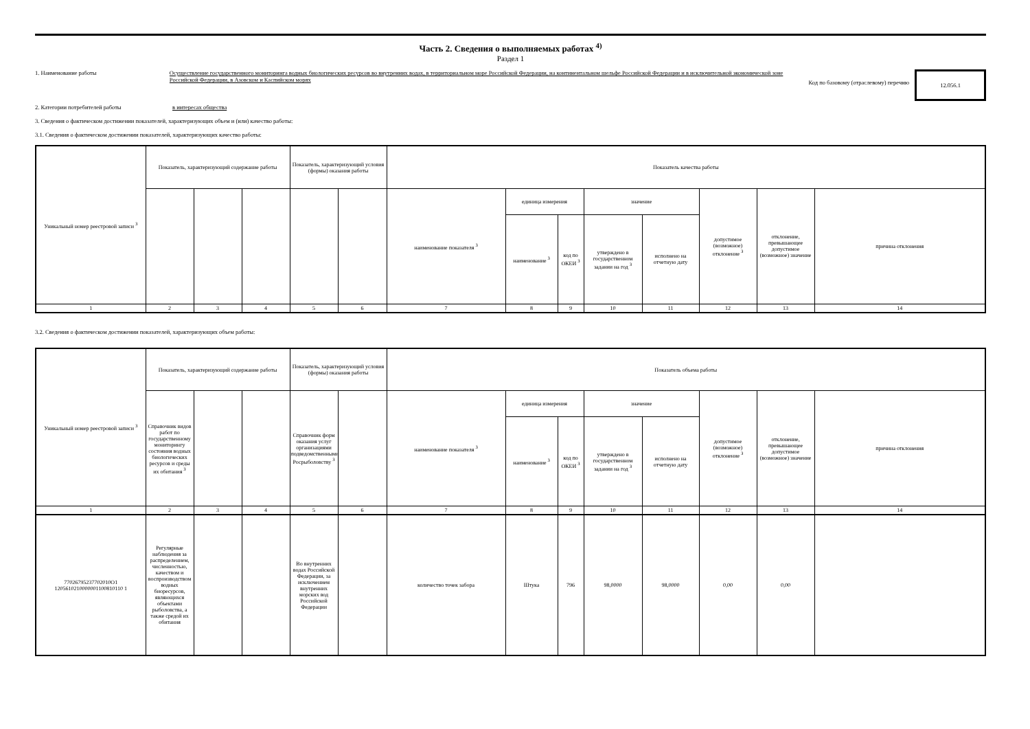Часть 2. Сведения о выполняемых работах <sup>4)</sup>
Раздел 1
1. Наименование работы Осуществление государственного мониторинга водных биологических ресурсов во внутренних водах, в территориальном море Российской Федерации, на континентальном шельфе Российской Федерации и в исключительной экономической зоне Российской Федерации, в Азовском и Каспийском морях
Код по базовому (отраслевому) перечню
12.056.1
2. Категории потребителей работы в интересах общества
3. Сведения о фактическом достижении показателей, характеризующих объем и (или) качество работы:
3.1. Сведения о фактическом достижении показателей, характеризующих качество работы:
| Уникальный номер реестровой записи <sup>3</sup> | Показатель, характеризующий содержание работы | | | Показатель, характеризующий условия (формы) оказания работы | | Показатель качества работы | | | | | | | |
| --- | --- | --- | --- | --- | --- | --- | --- | --- | --- | --- | --- | --- | --- |
| | | | | | | наименование показателя <sup>3</sup> | единица измерения | | значение | | допустимое (возможное) отклонение <sup>3</sup> | отклонение, превышающее допустимое (возможное) значение | причина отклонения |
| | | | | | | | наименование <sup>3</sup> | код по ОКЕИ <sup>3</sup> | утверждено в государственном задании на год <sup>3</sup> | исполнено на отчетную дату | | | |
| 1 | 2 | 3 | 4 | 5 | 6 | 7 | 8 | 9 | 10 | 11 | 12 | 13 | 14 |
3.2. Сведения о фактическом достижении показателей, характеризующих объем работы:
| Уникальный номер реестровой записи <sup>3</sup> | Показатель, характеризующий содержание работы | | | Показатель, характеризующий условия (формы) оказания работы | | Показатель объема работы | | | | | | | |
| --- | --- | --- | --- | --- | --- | --- | --- | --- | --- | --- | --- | --- | --- |
| | Справочник видов работ по государственному мониторингу состояния водных биологических ресурсов и среды их обитания <sup>3</sup> | | | Справочник форм оказания услуг организациями подведомственными Росрыболовству <sup>3</sup> | | наименование показателя <sup>3</sup> | единица измерения | | значение | | допустимое (возможное) отклонение <sup>3</sup> | отклонение, превышающее допустимое (возможное) значение | причина отклонения |
| | | | | | | | наименование <sup>3</sup> | код по ОКЕИ <sup>3</sup> | утверждено в государственном задании на год <sup>3</sup> | исполнено на отчетную дату | | | |
| 1 | 2 | 3 | 4 | 5 | 6 | 7 | 8 | 9 | 10 | 11 | 12 | 13 | 14 |
| 77026795237702010O1 1205610210000001100810110 1 | Регулярные наблюдения за распределением, численностью, качеством и воспроизводством водных биоресурсов, являющихся объектами рыболовства, а также средой их обитания | | | Во внутренних водах Российской Федерации, за исключением внутренних морских вод Российской Федерации | | количество точек забора | Штука | 796 | 98,0000 | 98,0000 | 0,00 | 0,00 | |